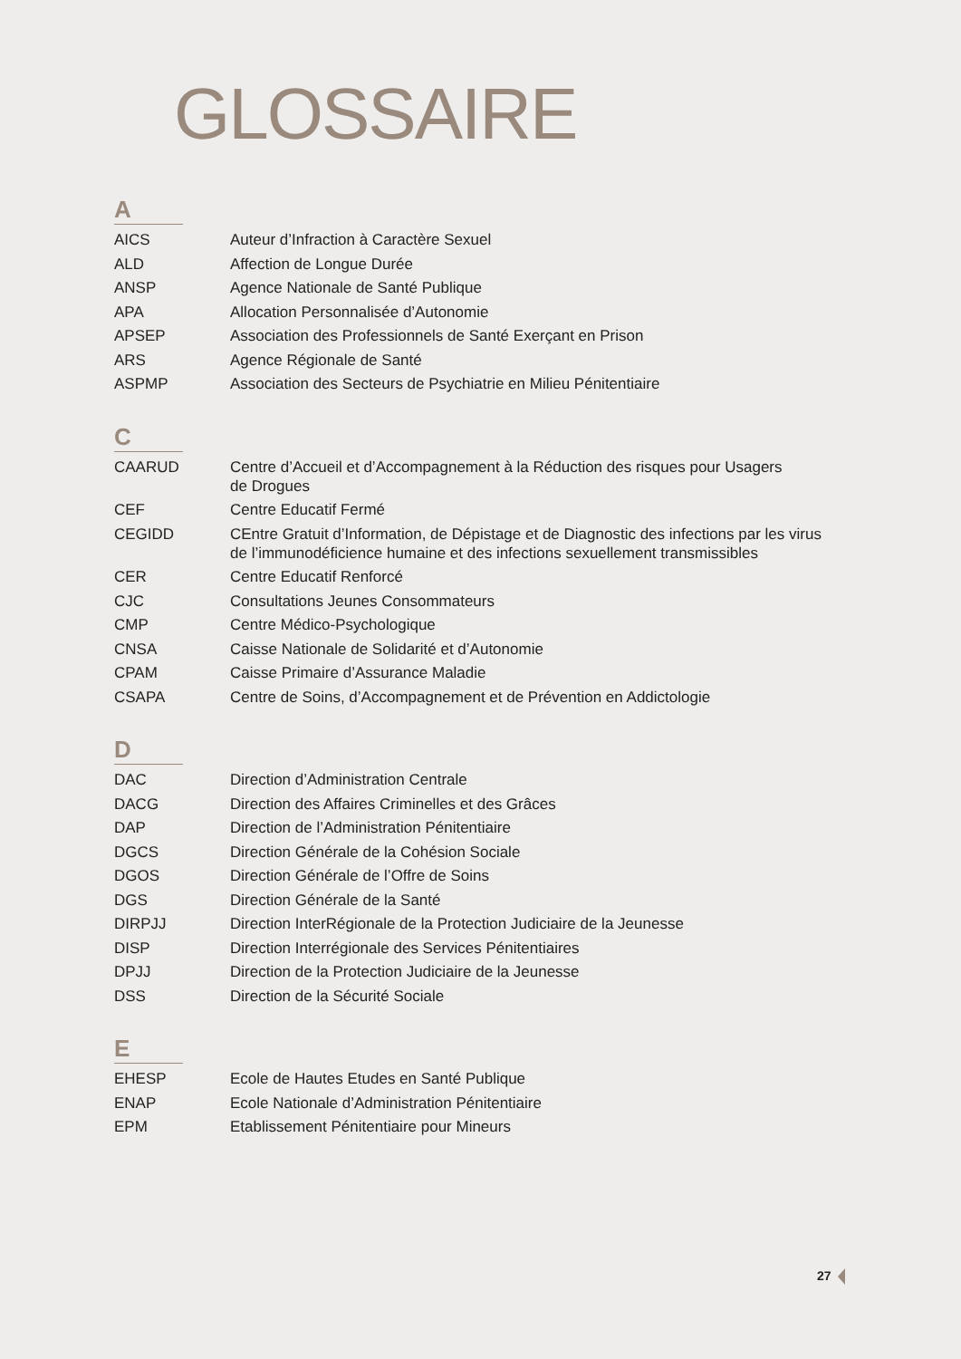GLOSSAIRE
A
| AICS | Auteur d’Infraction à Caractère Sexuel |
| ALD | Affection de Longue Durée |
| ANSP | Agence Nationale de Santé Publique |
| APA | Allocation Personnalisée d’Autonomie |
| APSEP | Association des Professionnels de Santé Exerçant en Prison |
| ARS | Agence Régionale de Santé |
| ASPMP | Association des Secteurs de Psychiatrie en Milieu Pénitentiaire |
C
| CAARUD | Centre d’Accueil et d’Accompagnement à la Réduction des risques pour Usagers de Drogues |
| CEF | Centre Educatif Fermé |
| CEGIDD | CEntre Gratuit d’Information, de Dépistage et de Diagnostic des infections par les virus de l’immunodéficience humaine et des infections sexuellement transmissibles |
| CER | Centre Educatif Renforcé |
| CJC | Consultations Jeunes Consommateurs |
| CMP | Centre Médico-Psychologique |
| CNSA | Caisse Nationale de Solidarité et d’Autonomie |
| CPAM | Caisse Primaire d’Assurance Maladie |
| CSAPA | Centre de Soins, d’Accompagnement et de Prévention en Addictologie |
D
| DAC | Direction d’Administration Centrale |
| DACG | Direction des Affaires Criminelles et des Grâces |
| DAP | Direction de l’Administration Pénitentiaire |
| DGCS | Direction Générale de la Cohésion Sociale |
| DGOS | Direction Générale de l’Offre de Soins |
| DGS | Direction Générale de la Santé |
| DIRPJJ | Direction InterRégionale de la Protection Judiciaire de la Jeunesse |
| DISP | Direction Interrégionale des Services Pénitentiaires |
| DPJJ | Direction de la Protection Judiciaire de la Jeunesse |
| DSS | Direction de la Sécurité Sociale |
E
| EHESP | Ecole de Hautes Etudes en Santé Publique |
| ENAP | Ecole Nationale d’Administration Pénitentiaire |
| EPM | Etablissement Pénitentiaire pour Mineurs |
27